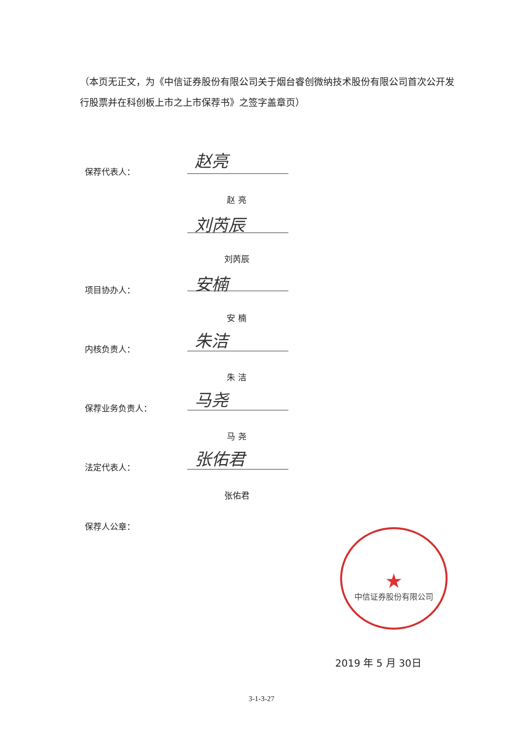（本页无正文，为《中信证券股份有限公司关于烟台睿创微纳技术股份有限公司首次公开发行股票并在科创板上市之上市保荐书》之签字盖章页）
保荐代表人：
赵亮
赵 亮
刘芮辰
刘芮辰
项目协办人： 安楠
安 楠
内核负责人： 朱洁
朱 洁
保荐业务负责人： 马尧
马 尧
法定代表人： 张佑君
张佑君
保荐人公章：
★
中信证券股份有限公司
2019 年 5 月 30日
3-1-3-27